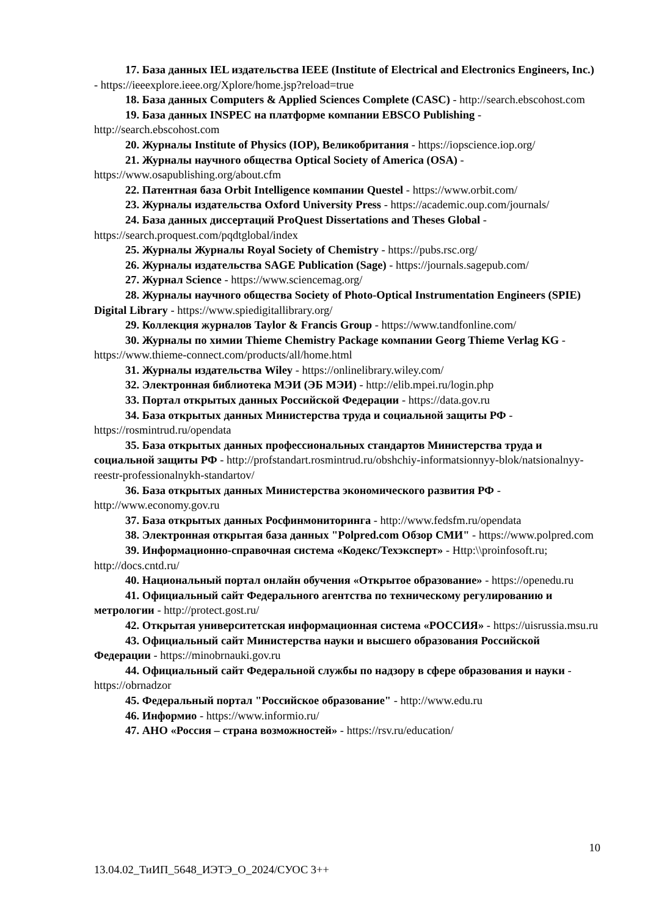17. База данных IEL издательства IEEE (Institute of Electrical and Electronics Engineers, Inc.) - https://ieeexplore.ieee.org/Xplore/home.jsp?reload=true
18. База данных Computers & Applied Sciences Complete (CASC) - http://search.ebscohost.com
19. База данных INSPEC на платформе компании EBSCO Publishing - http://search.ebscohost.com
20. Журналы Institute of Physics (IOP), Великобритания - https://iopscience.iop.org/
21. Журналы научного общества Optical Society of America (OSA) - https://www.osapublishing.org/about.cfm
22. Патентная база Orbit Intelligence компании Questel - https://www.orbit.com/
23. Журналы издательства Oxford University Press - https://academic.oup.com/journals/
24. База данных диссертаций ProQuest Dissertations and Theses Global - https://search.proquest.com/pqdtglobal/index
25. Журналы Журналы Royal Society of Chemistry - https://pubs.rsc.org/
26. Журналы издательства SAGE Publication (Sage) - https://journals.sagepub.com/
27. Журнал Science - https://www.sciencemag.org/
28. Журналы научного общества Society of Photo-Optical Instrumentation Engineers (SPIE) Digital Library - https://www.spiedigitallibrary.org/
29. Коллекция журналов Taylor & Francis Group - https://www.tandfonline.com/
30. Журналы по химии Thieme Chemistry Package компании Georg Thieme Verlag KG - https://www.thieme-connect.com/products/all/home.html
31. Журналы издательства Wiley - https://onlinelibrary.wiley.com/
32. Электронная библиотека МЭИ (ЭБ МЭИ) - http://elib.mpei.ru/login.php
33. Портал открытых данных Российской Федерации - https://data.gov.ru
34. База открытых данных Министерства труда и социальной защиты РФ - https://rosmintrud.ru/opendata
35. База открытых данных профессиональных стандартов Министерства труда и социальной защиты РФ - http://profstandart.rosmintrud.ru/obshchiy-informatsionnyy-blok/natsionalnyy-reestr-professionalnykh-standartov/
36. База открытых данных Министерства экономического развития РФ - http://www.economy.gov.ru
37. База открытых данных Росфинмониторинга - http://www.fedsfm.ru/opendata
38. Электронная открытая база данных "Polpred.com Обзор СМИ" - https://www.polpred.com
39. Информационно-справочная система «Кодекс/Техэксперт» - Http:\\proinfosoft.ru; http://docs.cntd.ru/
40. Национальный портал онлайн обучения «Открытое образование» - https://openedu.ru
41. Официальный сайт Федерального агентства по техническому регулированию и метрологии - http://protect.gost.ru/
42. Открытая университетская информационная система «РОССИЯ» - https://uisrussia.msu.ru
43. Официальный сайт Министерства науки и высшего образования Российской Федерации - https://minobrnauki.gov.ru
44. Официальный сайт Федеральной службы по надзору в сфере образования и науки - https://obrnadzor
45. Федеральный портал "Российское образование" - http://www.edu.ru
46. Информио - https://www.informio.ru/
47. АНО «Россия – страна возможностей» - https://rsv.ru/education/
10
13.04.02_ТиИП_5648_ИЭТЭ_О_2024/СУОС 3++